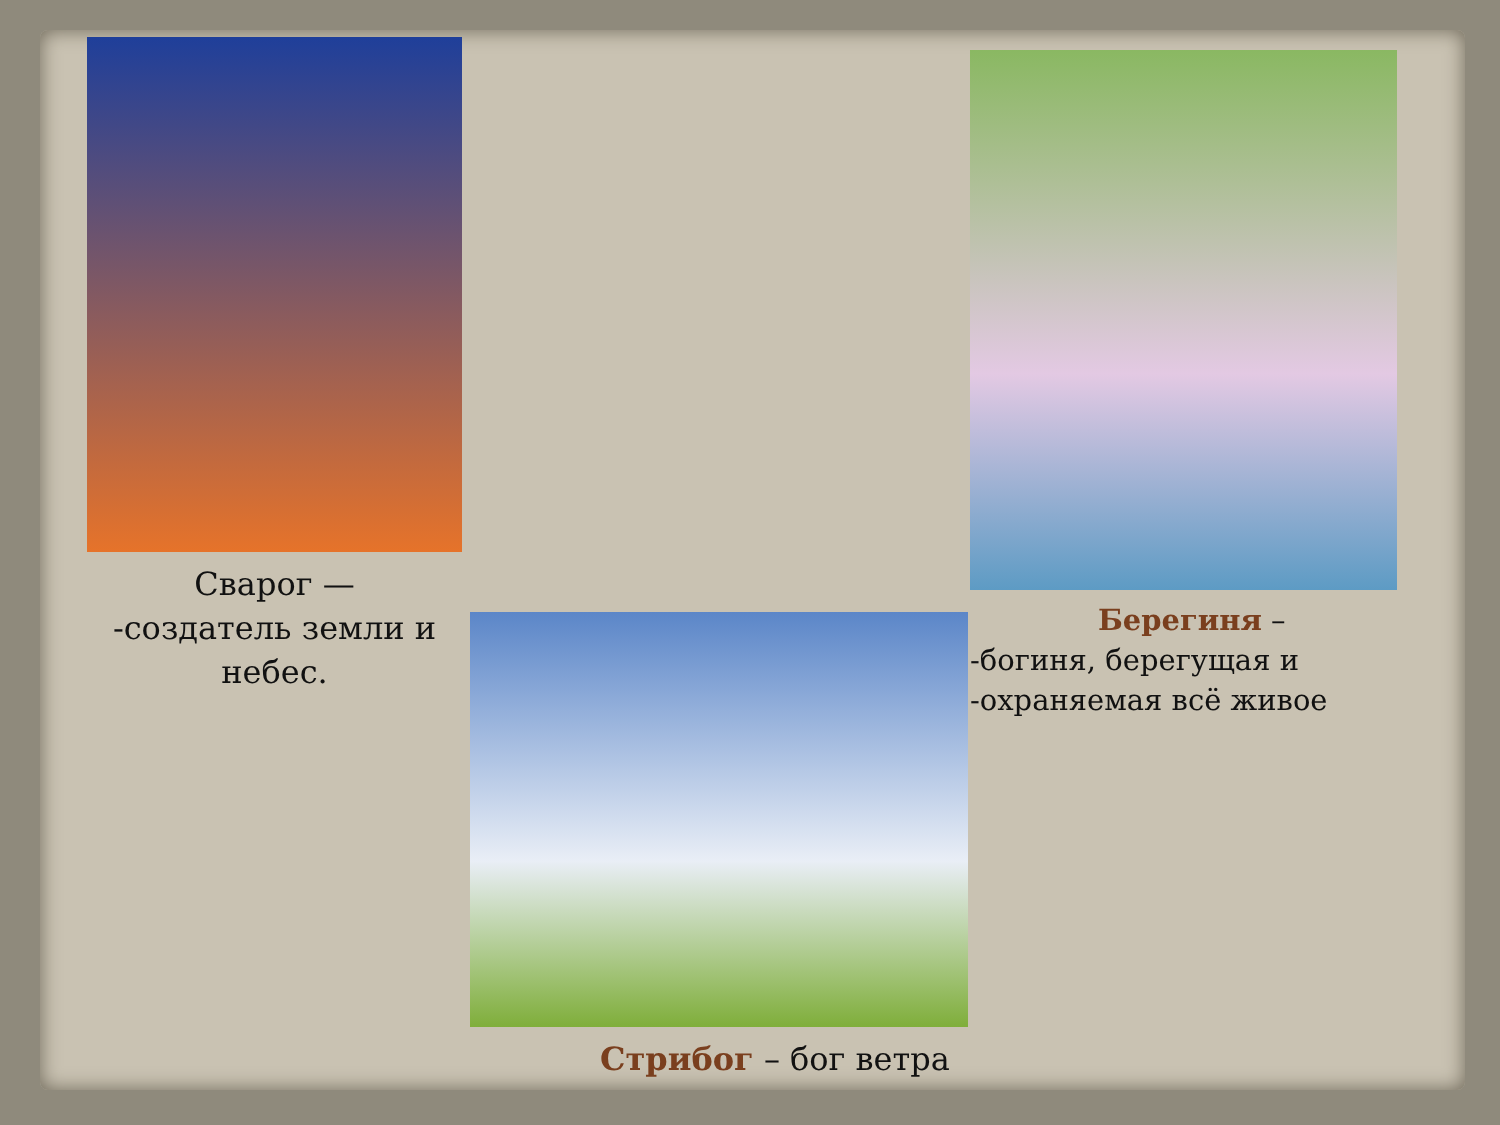Сварог —
-создатель земли и небес.
Стрибог – бог ветра
Берегиня –
-богиня, берегущая и
-охраняемая всё живое